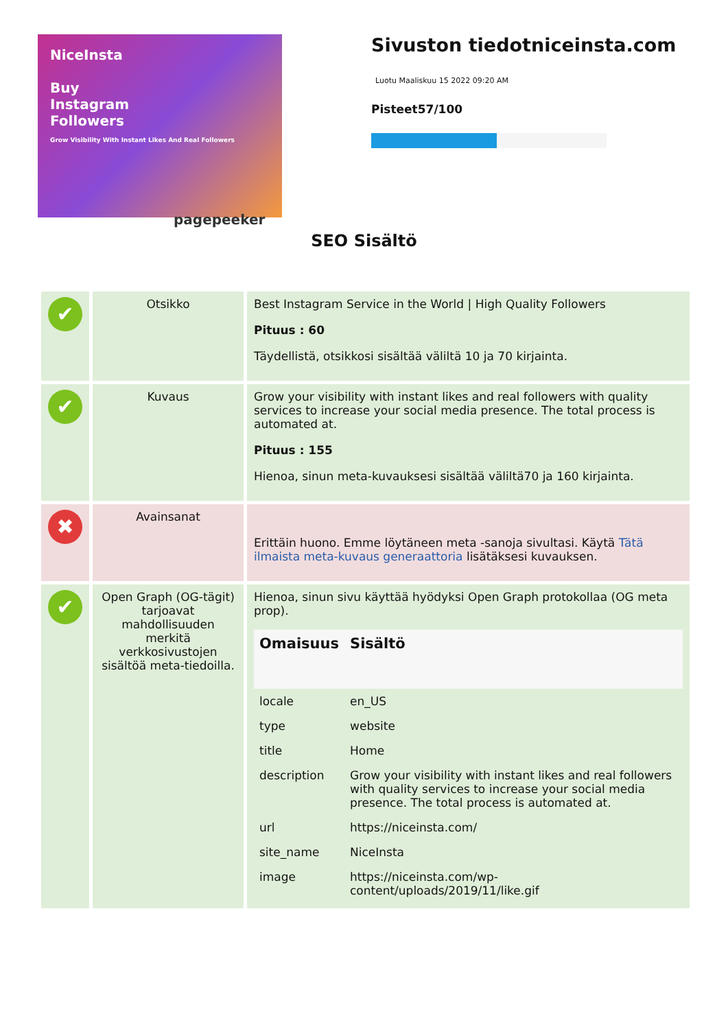NiceInsta
Buy
Instagram
Followers
Grow Visibility With Instant Likes And Real Followers
pagepeeker
Sivuston tiedotniceinsta.com
Luotu Maaliskuu 15 2022 09:20 AM
Pisteet57/100
SEO Sisältö
| ✔ | Otsikko | Best Instagram Service in the World / High Quality Followers Pituus : 60 Täydellistä, otsikkosi sisältää väliltä 10 ja 70 kirjainta. |
| ✔ | Kuvaus | Grow your visibility with instant likes and real followers with quality services to increase your social media presence. The total process is automated at. Pituus : 155 Hienoa, sinun meta-kuvauksesi sisältää väliltä70 ja 160 kirjainta. |
| ✖ | Avainsanat | Erittäin huono. Emme löytäneen meta -sanoja sivultasi. Käytä Tätä ilmaista meta-kuvaus generaattoria lisätäksesi kuvauksen. |
| ✔ | Open Graph (OG-tägit) tarjoavat mahdollisuuden merkitä verkkosivustojen sisältöä meta-tiedoilla. | Hienoa, sinun sivu käyttää hyödyksi Open Graph protokollaa (OG meta prop). / Omaisuus / Sisältö / / --- / --- / / locale / en_US / / type / website / / title / Home / / description / Grow your visibility with instant likes and real followers with quality services to increase your social media presence. The total process is automated at. / / url / https://niceinsta.com/ / / site_name / NiceInsta / / image / https://niceinsta.com/wp-content/uploads/2019/11/like.gif / |